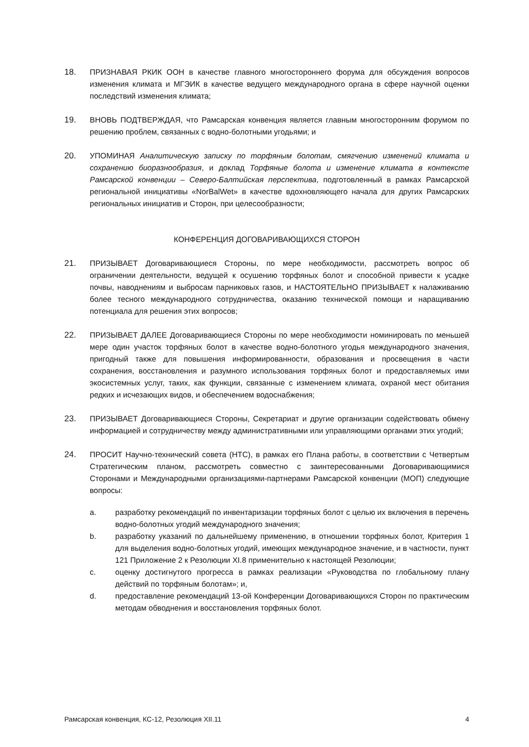18. ПРИЗНАВАЯ РКИК ООН в качестве главного многостороннего форума для обсуждения вопросов изменения климата и МГЭИК в качестве ведущего международного органа в сфере научной оценки последствий изменения климата;
19. ВНОВЬ ПОДТВЕРЖДАЯ, что Рамсарская конвенция является главным многосторонним форумом по решению проблем, связанных с водно-болотными угодьями; и
20. УПОМИНАЯ Аналитическую записку по торфяным болотам, смягчению изменений климата и сохранению биоразнообразия, и доклад Торфяные болота и изменение климата в контексте Рамсарской конвенции – Северо-Балтийская перспектива, подготовленный в рамках Рамсарской региональной инициативы «NorBalWet» в качестве вдохновляющего начала для других Рамсарских региональных инициатив и Сторон, при целесообразности;
КОНФЕРЕНЦИЯ ДОГОВАРИВАЮЩИХСЯ СТОРОН
21. ПРИЗЫВАЕТ Договаривающиеся Стороны, по мере необходимости, рассмотреть вопрос об ограничении деятельности, ведущей к осушению торфяных болот и способной привести к усадке почвы, наводнениям и выбросам парниковых газов, и НАСТОЯТЕЛЬНО ПРИЗЫВАЕТ к налаживанию более тесного международного сотрудничества, оказанию технической помощи и наращиванию потенциала для решения этих вопросов;
22. ПРИЗЫВАЕТ ДАЛЕЕ Договаривающиеся Стороны по мере необходимости номинировать по меньшей мере один участок торфяных болот в качестве водно-болотного угодья международного значения, пригодный также для повышения информированности, образования и просвещения в части сохранения, восстановления и разумного использования торфяных болот и предоставляемых ими экосистемных услуг, таких, как функции, связанные с изменением климата, охраной мест обитания редких и исчезающих видов, и обеспечением водоснабжения;
23. ПРИЗЫВАЕТ Договаривающиеся Стороны, Секретариат и другие организации содействовать обмену информацией и сотрудничеству между административными или управляющими органами этих угодий;
24. ПРОСИТ Научно-технический совета (НТС), в рамках его Плана работы, в соответствии с Четвертым Стратегическим планом, рассмотреть совместно с заинтересованными Договаривающимися Сторонами и Международными организациями-партнерами Рамсарской конвенции (МОП) следующие вопросы:
a. разработку рекомендаций по инвентаризации торфяных болот с целью их включения в перечень водно-болотных угодий международного значения;
b. разработку указаний по дальнейшему применению, в отношении торфяных болот, Критерия 1 для выделения водно-болотных угодий, имеющих международное значение, и в частности, пункт 121 Приложение 2 к Резолюции XI.8 применительно к настоящей Резолюции;
c. оценку достигнутого прогресса в рамках реализации «Руководства по глобальному плану действий по торфяным болотам»; и,
d. предоставление рекомендаций 13-ой Конференции Договаривающихся Сторон по практическим методам обводнения и восстановления торфяных болот.
Рамсарская конвенция, КС-12, Резолюция XII.11 4